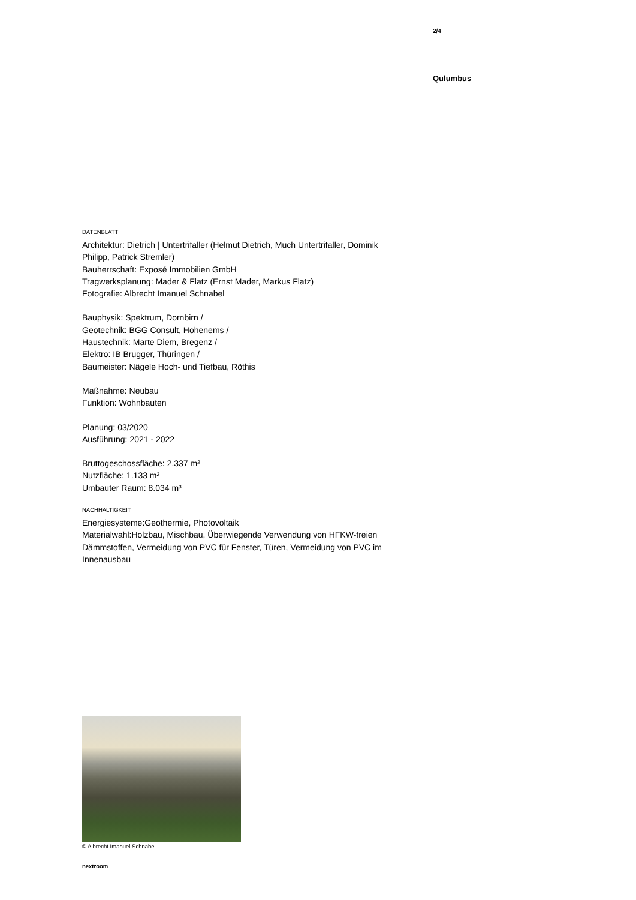2/4
Qulumbus
DATENBLATT
Architektur: Dietrich | Untertrifaller (Helmut Dietrich, Much Untertrifaller, Dominik Philipp, Patrick Stremler)
Bauherrschaft: Exposé Immobilien GmbH
Tragwerksplanung: Mader & Flatz (Ernst Mader, Markus Flatz)
Fotografie: Albrecht Imanuel Schnabel
Bauphysik: Spektrum, Dornbirn /
Geotechnik: BGG Consult, Hohenems /
Haustechnik: Marte Diem, Bregenz /
Elektro: IB Brugger, Thüringen /
Baumeister: Nägele Hoch- und Tiefbau, Röthis
Maßnahme: Neubau
Funktion: Wohnbauten
Planung: 03/2020
Ausführung: 2021 - 2022
Bruttogeschossfläche: 2.337 m²
Nutzfläche: 1.133 m²
Umbauter Raum: 8.034 m³
NACHHALTIGKEIT
Energiesysteme:Geothermie, Photovoltaik
Materialwahl:Holzbau, Mischbau, Überwiegende Verwendung von HFKW-freien Dämmstoffen, Vermeidung von PVC für Fenster, Türen, Vermeidung von PVC im Innenausbau
© Albrecht Imanuel Schnabel
nextroom